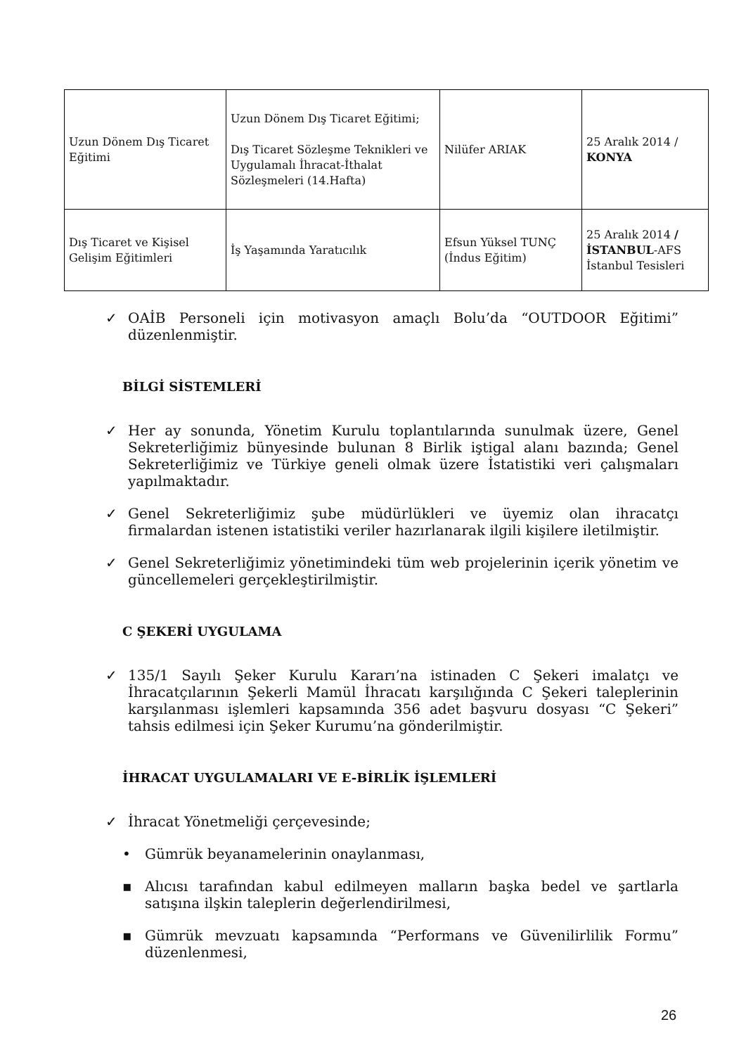| Uzun Dönem Dış Ticaret Eğitimi | Uzun Dönem Dış Ticaret Eğitimi; Dış Ticaret Sözleşme Teknikleri ve Uygulamalı İhracat-İthalat Sözleşmeleri (14.Hafta) | Nilüfer ARIAK | 25 Aralık 2014 / KONYA |
| Dış Ticaret ve Kişisel Gelişim Eğitimleri | İş Yaşamında Yaratıcılık | Efsun Yüksel TUNÇ (İndus Eğitim) | 25 Aralık 2014 / İSTANBUL -AFS İstanbul Tesisleri |
✓ OAİB Personeli için motivasyon amaçlı Bolu’da “OUTDOOR Eğitimi” düzenlenmiştir.
BİLGİ SİSTEMLERİ
✓ Her ay sonunda, Yönetim Kurulu toplantılarında sunulmak üzere, Genel Sekreterliğimiz bünyesinde bulunan 8 Birlik iştigal alanı bazında; Genel Sekreterliğimiz ve Türkiye geneli olmak üzere İstatistiki veri çalışmaları yapılmaktadır.
✓ Genel Sekreterliğimiz şube müdürlükleri ve üyemiz olan ihracatçı firmalardan istenen istatistiki veriler hazırlanarak ilgili kişilere iletilmiştir.
✓ Genel Sekreterliğimiz yönetimindeki tüm web projelerinin içerik yönetim ve güncellemeleri gerçekleştirilmiştir.
C ŞEKERİ UYGULAMA
✓ 135/1 Sayılı Şeker Kurulu Kararı’na istinaden C Şekeri imalatçı ve İhracatçılarının Şekerli Mamül İhracatı karşılığında C Şekeri taleplerinin karşılanması işlemleri kapsamında 356 adet başvuru dosyası “C Şekeri” tahsis edilmesi için Şeker Kurumu’na gönderilmiştir.
İHRACAT UYGULAMALARI VE E-BİRLİK İŞLEMLERİ
✓ İhracat Yönetmeliği çerçevesinde;
• Gümrük beyanamelerinin onaylanması,
▪ Alıcısı tarafından kabul edilmeyen malların başka bedel ve şartlarla satışına ilşkin taleplerin değerlendirilmesi,
▪ Gümrük mevzuatı kapsamında “Performans ve Güvenilirlilik Formu” düzenlenmesi,
26